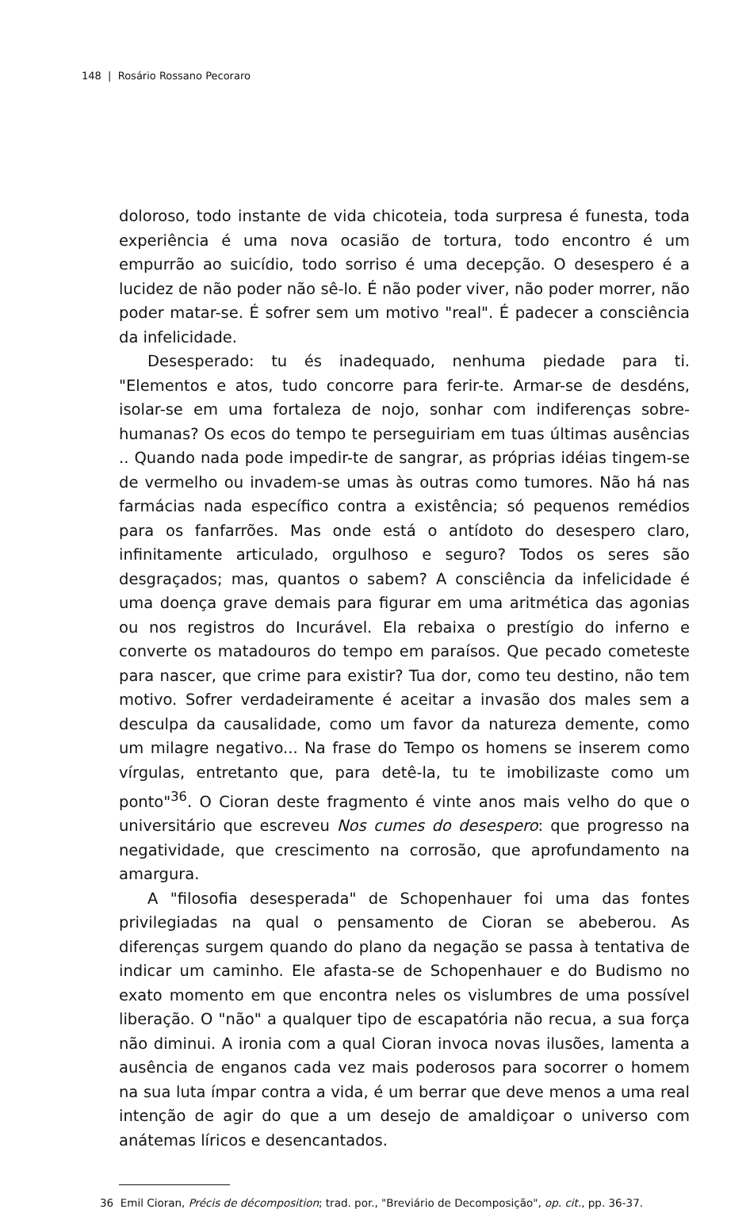148 | Rosário Rossano Pecoraro
doloroso, todo instante de vida chicoteia, toda surpresa é funesta, toda experiência é uma nova ocasião de tortura, todo encontro é um empurrão ao suicídio, todo sorriso é uma decepção. O desespero é a lucidez de não poder não sê-lo. É não poder viver, não poder morrer, não poder matar-se. É sofrer sem um motivo "real". É padecer a consciência da infelicidade.
Desesperado: tu és inadequado, nenhuma piedade para ti. "Elementos e atos, tudo concorre para ferir-te. Armar-se de desdéns, isolar-se em uma fortaleza de nojo, sonhar com indiferenças sobre-humanas? Os ecos do tempo te perseguiriam em tuas últimas ausências .. Quando nada pode impedir-te de sangrar, as próprias idéias tingem-se de vermelho ou invadem-se umas às outras como tumores. Não há nas farmácias nada específico contra a existência; só pequenos remédios para os fanfarrões. Mas onde está o antídoto do desespero claro, infinitamente articulado, orgulhoso e seguro? Todos os seres são desgraçados; mas, quantos o sabem? A consciência da infelicidade é uma doença grave demais para figurar em uma aritmética das agonias ou nos registros do Incurável. Ela rebaixa o prestígio do inferno e converte os matadouros do tempo em paraísos. Que pecado cometeste para nascer, que crime para existir? Tua dor, como teu destino, não tem motivo. Sofrer verdadeiramente é aceitar a invasão dos males sem a desculpa da causalidade, como um favor da natureza demente, como um milagre negativo... Na frase do Tempo os homens se inserem como vírgulas, entretanto que, para detê-la, tu te imobilizaste como um ponto"<sup>36</sup>. O Cioran deste fragmento é vinte anos mais velho do que o universitário que escreveu Nos cumes do desespero: que progresso na negatividade, que crescimento na corrosão, que aprofundamento na amargura.
A "filosofia desesperada" de Schopenhauer foi uma das fontes privilegiadas na qual o pensamento de Cioran se abeberou. As diferenças surgem quando do plano da negação se passa à tentativa de indicar um caminho. Ele afasta-se de Schopenhauer e do Budismo no exato momento em que encontra neles os vislumbres de uma possível liberação. O "não" a qualquer tipo de escapatória não recua, a sua força não diminui. A ironia com a qual Cioran invoca novas ilusões, lamenta a ausência de enganos cada vez mais poderosos para socorrer o homem na sua luta ímpar contra a vida, é um berrar que deve menos a uma real intenção de agir do que a um desejo de amaldiçoar o universo com anátemas líricos e desencantados.
36 Emil Cioran, Précis de décomposition; trad. por., "Breviário de Decomposição", op. cit., pp. 36-37.